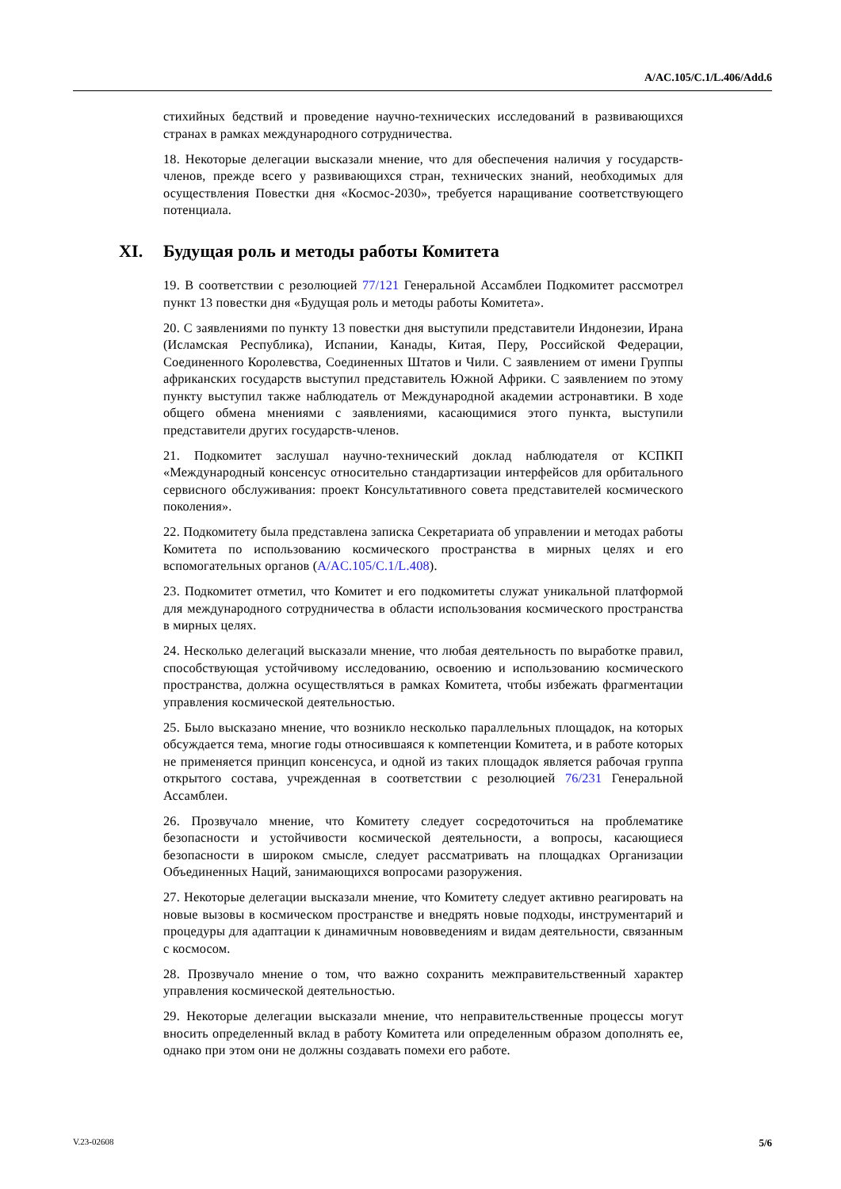A/AC.105/C.1/L.406/Add.6
стихийных бедствий и проведение научно-технических исследований в развивающихся странах в рамках международного сотрудничества.
18. Некоторые делегации высказали мнение, что для обеспечения наличия у государств-членов, прежде всего у развивающихся стран, технических знаний, необходимых для осуществления Повестки дня «Космос-2030», требуется наращивание соответствующего потенциала.
XI. Будущая роль и методы работы Комитета
19. В соответствии с резолюцией 77/121 Генеральной Ассамблеи Подкомитет рассмотрел пункт 13 повестки дня «Будущая роль и методы работы Комитета».
20. С заявлениями по пункту 13 повестки дня выступили представители Индонезии, Ирана (Исламская Республика), Испании, Канады, Китая, Перу, Российской Федерации, Соединенного Королевства, Соединенных Штатов и Чили. С заявлением от имени Группы африканских государств выступил представитель Южной Африки. С заявлением по этому пункту выступил также наблюдатель от Международной академии астронавтики. В ходе общего обмена мнениями с заявлениями, касающимися этого пункта, выступили представители других государств-членов.
21. Подкомитет заслушал научно-технический доклад наблюдателя от КСПКП «Международный консенсус относительно стандартизации интерфейсов для орбитального сервисного обслуживания: проект Консультативного совета представителей космического поколения».
22. Подкомитету была представлена записка Секретариата об управлении и методах работы Комитета по использованию космического пространства в мирных целях и его вспомогательных органов (A/AC.105/C.1/L.408).
23. Подкомитет отметил, что Комитет и его подкомитеты служат уникальной платформой для международного сотрудничества в области использования космического пространства в мирных целях.
24. Несколько делегаций высказали мнение, что любая деятельность по выработке правил, способствующая устойчивому исследованию, освоению и использованию космического пространства, должна осуществляться в рамках Комитета, чтобы избежать фрагментации управления космической деятельностью.
25. Было высказано мнение, что возникло несколько параллельных площадок, на которых обсуждается тема, многие годы относившаяся к компетенции Комитета, и в работе которых не применяется принцип консенсуса, и одной из таких площадок является рабочая группа открытого состава, учрежденная в соответствии с резолюцией 76/231 Генеральной Ассамблеи.
26. Прозвучало мнение, что Комитету следует сосредоточиться на проблематике безопасности и устойчивости космической деятельности, а вопросы, касающиеся безопасности в широком смысле, следует рассматривать на площадках Организации Объединенных Наций, занимающихся вопросами разоружения.
27. Некоторые делегации высказали мнение, что Комитету следует активно реагировать на новые вызовы в космическом пространстве и внедрять новые подходы, инструментарий и процедуры для адаптации к динамичным нововведениям и видам деятельности, связанным с космосом.
28. Прозвучало мнение о том, что важно сохранить межправительственный характер управления космической деятельностью.
29. Некоторые делегации высказали мнение, что неправительственные процессы могут вносить определенный вклад в работу Комитета или определенным образом дополнять ее, однако при этом они не должны создавать помехи его работе.
V.23-02608 5/6